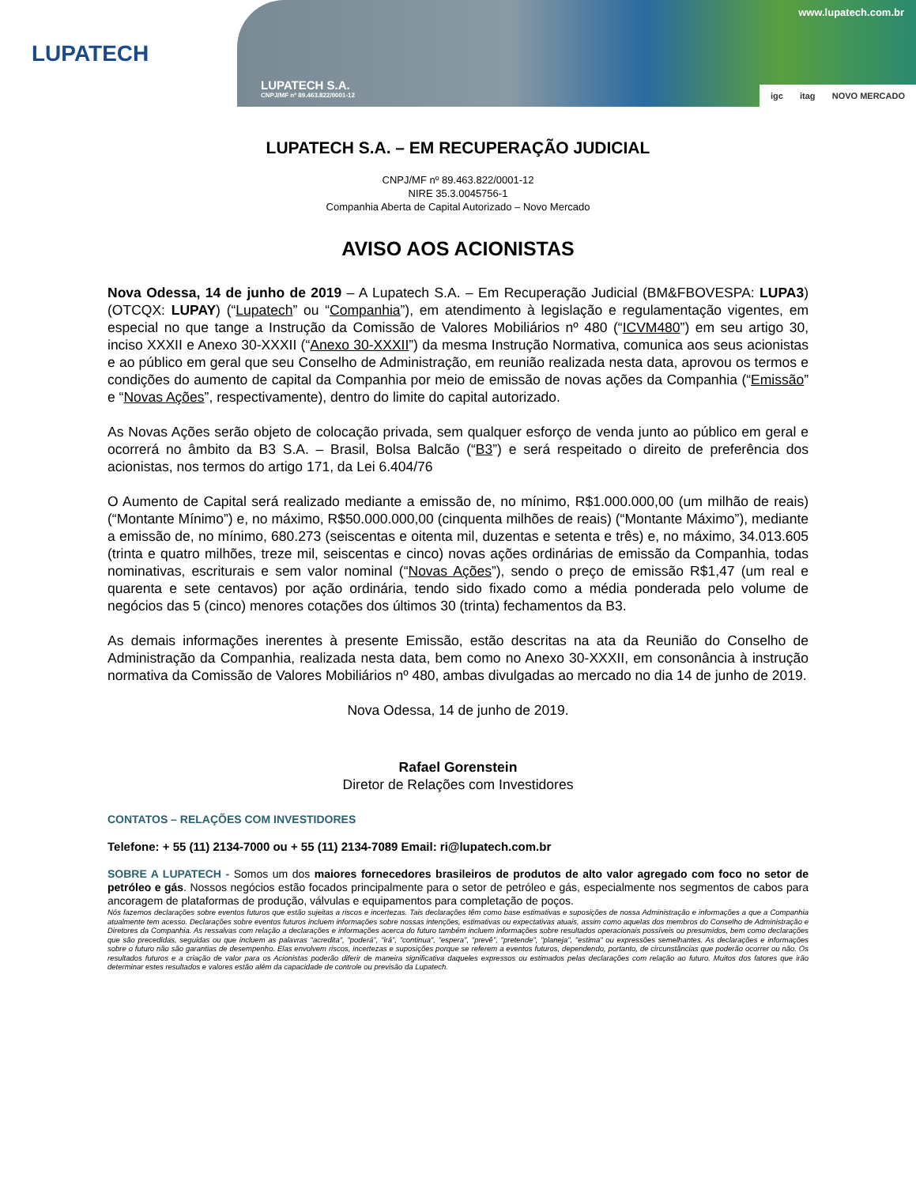LUPATECH
www.lupatech.com.br
LUPATECH S.A.
CNPJ/MF nº 89.463.822/0001-12
igc itag NOVO MERCADO
LUPATECH S.A. – EM RECUPERAÇÃO JUDICIAL
CNPJ/MF nº 89.463.822/0001-12
NIRE 35.3.0045756-1
Companhia Aberta de Capital Autorizado – Novo Mercado
AVISO AOS ACIONISTAS
Nova Odessa, 14 de junho de 2019 – A Lupatech S.A. – Em Recuperação Judicial (BM&FBOVESPA: LUPA3) (OTCQX: LUPAY) (“Lupatech” ou “Companhia”), em atendimento à legislação e regulamentação vigentes, em especial no que tange a Instrução da Comissão de Valores Mobiliários nº 480 (“ICVM480”) em seu artigo 30, inciso XXXII e Anexo 30-XXXII (“Anexo 30-XXXII”) da mesma Instrução Normativa, comunica aos seus acionistas e ao público em geral que seu Conselho de Administração, em reunião realizada nesta data, aprovou os termos e condições do aumento de capital da Companhia por meio de emissão de novas ações da Companhia (“Emissão” e “Novas Ações”, respectivamente), dentro do limite do capital autorizado.
As Novas Ações serão objeto de colocação privada, sem qualquer esforço de venda junto ao público em geral e ocorrerá no âmbito da B3 S.A. – Brasil, Bolsa Balcão (“B3”) e será respeitado o direito de preferência dos acionistas, nos termos do artigo 171, da Lei 6.404/76
O Aumento de Capital será realizado mediante a emissão de, no mínimo, R$1.000.000,00 (um milhão de reais) (“Montante Mínimo”) e, no máximo, R$50.000.000,00 (cinquenta milhões de reais) (“Montante Máximo”), mediante a emissão de, no mínimo, 680.273 (seiscentas e oitenta mil, duzentas e setenta e três) e, no máximo, 34.013.605 (trinta e quatro milhões, treze mil, seiscentas e cinco) novas ações ordinárias de emissão da Companhia, todas nominativas, escriturais e sem valor nominal (“Novas Ações”), sendo o preço de emissão R$1,47 (um real e quarenta e sete centavos) por ação ordinária, tendo sido fixado como a média ponderada pelo volume de negócios das 5 (cinco) menores cotações dos últimos 30 (trinta) fechamentos da B3.
As demais informações inerentes à presente Emissão, estão descritas na ata da Reunião do Conselho de Administração da Companhia, realizada nesta data, bem como no Anexo 30-XXXII, em consonância à instrução normativa da Comissão de Valores Mobiliários nº 480, ambas divulgadas ao mercado no dia 14 de junho de 2019.
Nova Odessa, 14 de junho de 2019.
Rafael Gorenstein
Diretor de Relações com Investidores
CONTATOS – RELAÇÕES COM INVESTIDORES
Telefone: + 55 (11) 2134-7000 ou + 55 (11) 2134-7089 Email: ri@lupatech.com.br
SOBRE A LUPATECH - Somos um dos maiores fornecedores brasileiros de produtos de alto valor agregado com foco no setor de petróleo e gás. Nossos negócios estão focados principalmente para o setor de petróleo e gás, especialmente nos segmentos de cabos para ancoragem de plataformas de produção, válvulas e equipamentos para completação de poços.
Nós fazemos declarações sobre eventos futuros que estão sujeitas a riscos e incertezas. Tais declarações têm como base estimativas e suposições de nossa Administração e informações a que a Companhia atualmente tem acesso. Declarações sobre eventos futuros incluem informações sobre nossas intenções, estimativas ou expectativas atuais, assim como aquelas dos membros do Conselho de Administração e Diretores da Companhia. As ressalvas com relação a declarações e informações acerca do futuro também incluem informações sobre resultados operacionais possíveis ou presumidos, bem como declarações que são precedidas, seguidas ou que incluem as palavras "acredita", "poderá", "irá", "continua", "espera", "prevê", "pretende", "planeja", "estima" ou expressões semelhantes. As declarações e informações sobre o futuro não são garantias de desempenho. Elas envolvem riscos, incertezas e suposições porque se referem a eventos futuros, dependendo, portanto, de circunstâncias que poderão ocorrer ou não. Os resultados futuros e a criação de valor para os Acionistas poderão diferir de maneira significativa daqueles expressos ou estimados pelas declarações com relação ao futuro. Muitos dos fatores que irão determinar estes resultados e valores estão além da capacidade de controle ou previsão da Lupatech.